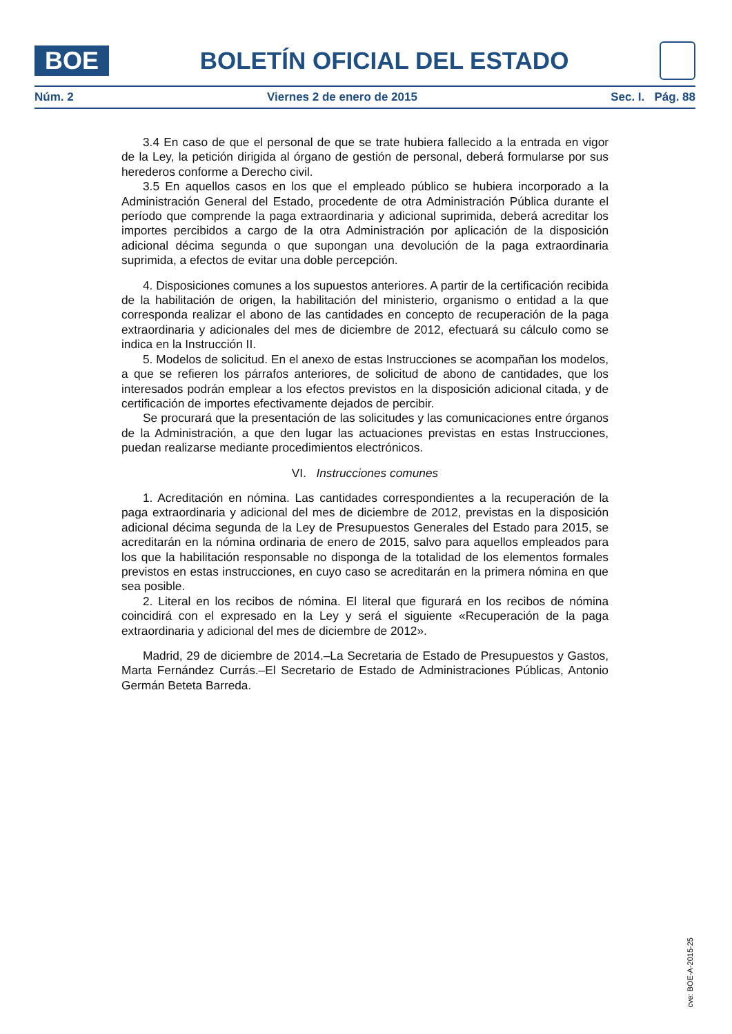BOE
BOLETÍN OFICIAL DEL ESTADO
Núm. 2 Viernes 2 de enero de 2015 Sec. I. Pág. 88
3.4 En caso de que el personal de que se trate hubiera fallecido a la entrada en vigor de la Ley, la petición dirigida al órgano de gestión de personal, deberá formularse por sus herederos conforme a Derecho civil.
3.5 En aquellos casos en los que el empleado público se hubiera incorporado a la Administración General del Estado, procedente de otra Administración Pública durante el período que comprende la paga extraordinaria y adicional suprimida, deberá acreditar los importes percibidos a cargo de la otra Administración por aplicación de la disposición adicional décima segunda o que supongan una devolución de la paga extraordinaria suprimida, a efectos de evitar una doble percepción.
4. Disposiciones comunes a los supuestos anteriores. A partir de la certificación recibida de la habilitación de origen, la habilitación del ministerio, organismo o entidad a la que corresponda realizar el abono de las cantidades en concepto de recuperación de la paga extraordinaria y adicionales del mes de diciembre de 2012, efectuará su cálculo como se indica en la Instrucción II.
5. Modelos de solicitud. En el anexo de estas Instrucciones se acompañan los modelos, a que se refieren los párrafos anteriores, de solicitud de abono de cantidades, que los interesados podrán emplear a los efectos previstos en la disposición adicional citada, y de certificación de importes efectivamente dejados de percibir.
Se procurará que la presentación de las solicitudes y las comunicaciones entre órganos de la Administración, a que den lugar las actuaciones previstas en estas Instrucciones, puedan realizarse mediante procedimientos electrónicos.
VI. Instrucciones comunes
1. Acreditación en nómina. Las cantidades correspondientes a la recuperación de la paga extraordinaria y adicional del mes de diciembre de 2012, previstas en la disposición adicional décima segunda de la Ley de Presupuestos Generales del Estado para 2015, se acreditarán en la nómina ordinaria de enero de 2015, salvo para aquellos empleados para los que la habilitación responsable no disponga de la totalidad de los elementos formales previstos en estas instrucciones, en cuyo caso se acreditarán en la primera nómina en que sea posible.
2. Literal en los recibos de nómina. El literal que figurará en los recibos de nómina coincidirá con el expresado en la Ley y será el siguiente «Recuperación de la paga extraordinaria y adicional del mes de diciembre de 2012».
Madrid, 29 de diciembre de 2014.–La Secretaria de Estado de Presupuestos y Gastos, Marta Fernández Currás.–El Secretario de Estado de Administraciones Públicas, Antonio Germán Beteta Barreda.
cve: BOE-A-2015-25